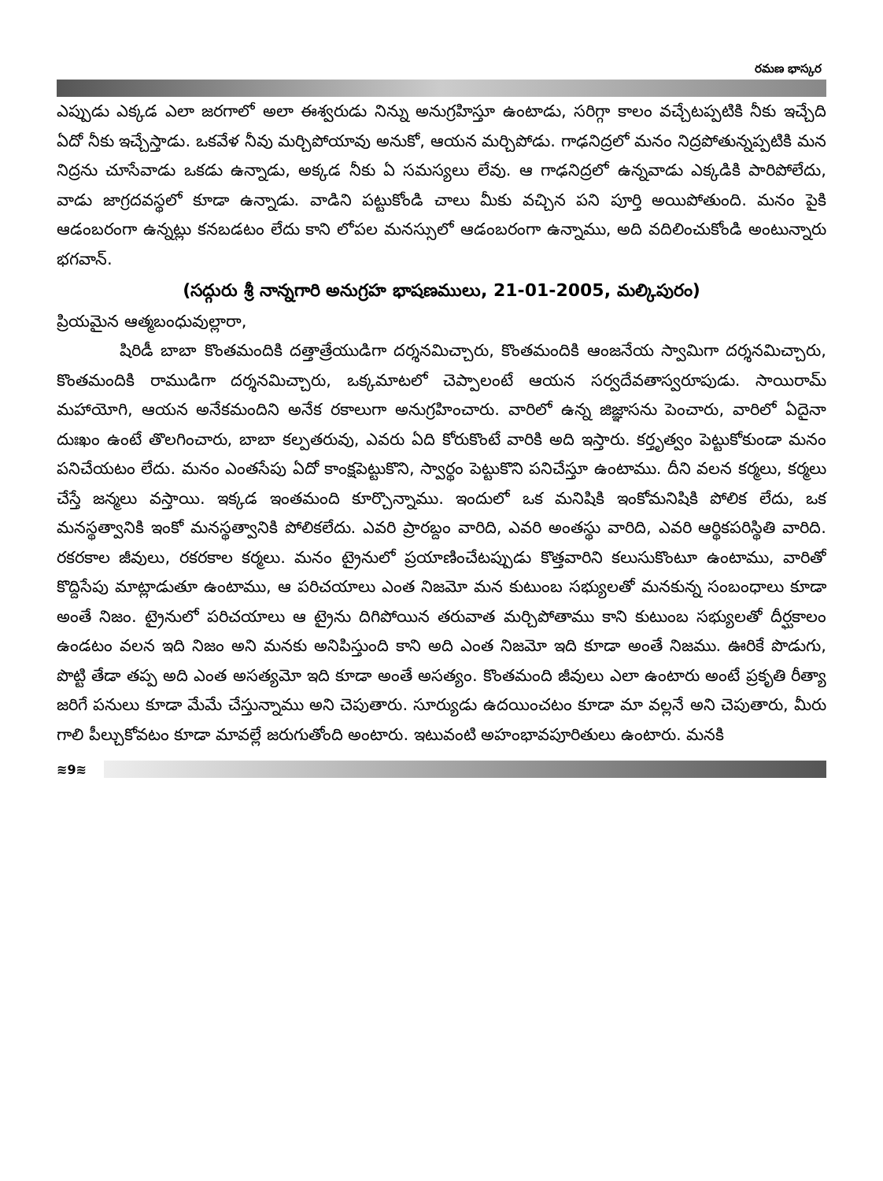రమణ భాస్కర
ఎప్పుడు ఎక్కడ ఎలా జరగాలో అలా ఈశ్వరుడు నిన్ను అనుగ్రహిస్తూ ఉంటాడు, సరిగ్గా కాలం వచ్చేటప్పటికి నీకు ఇచ్చేది ఏదో నీకు ఇచ్చేస్తాడు. ఒకవేళ నీవు మర్చిపోయావు అనుకో, ఆయన మర్చిపోడు. గాఢనిద్రలో మనం నిద్రపోతున్నప్పటికి మన నిద్రను చూసేవాడు ఒకడు ఉన్నాడు, అక్కడ నీకు ఏ సమస్యలు లేవు. ఆ గాఢనిద్రలో ఉన్నవాడు ఎక్కడికి పారిపోలేదు, వాడు జాగ్రదవస్థలో కూడా ఉన్నాడు. వాడిని పట్టుకోండి చాలు మీకు వచ్చిన పని పూర్తి అయిపోతుంది. మనం పైకి ఆడంబరంగా ఉన్నట్లు కనబడటం లేదు కాని లోపల మనస్సులో ఆడంబరంగా ఉన్నాము, అది వదిలించుకోండి అంటున్నారు భగవాన్.
(సద్గురు శ్రీ నాన్నగారి అనుగ్రహ భాషణములు, 21-01-2005, మల్కిపురం)
ప్రియమైన ఆత్మబంధువుల్లారా,
షిరిడీ బాబా కొంతమందికి దత్తాత్రేయుడిగా దర్శనమిచ్చారు, కొంతమందికి ఆంజనేయ స్వామిగా దర్శనమిచ్చారు, కొంతమందికి రాముడిగా దర్శనమిచ్చారు, ఒక్కమాటలో చెప్పాలంటే ఆయన సర్వదేవతాస్వరూపుడు. సాయిరామ్ మహాయోగి, ఆయన అనేకమందిని అనేక రకాలుగా అనుగ్రహించారు. వారిలో ఉన్న జిజ్ఞాసను పెంచారు, వారిలో ఏదైనా దుఃఖం ఉంటే తొలగించారు, బాబా కల్పతరువు, ఎవరు ఏది కోరుకొంటే వారికి అది ఇస్తారు. కర్తృత్వం పెట్టుకోకుండా మనం పనిచేయటం లేదు. మనం ఎంతసేపు ఏదో కాంక్షపెట్టుకొని, స్వార్థం పెట్టుకొని పనిచేస్తూ ఉంటాము. దీని వలన కర్మలు, కర్మలు చేస్తే జన్మలు వస్తాయి. ఇక్కడ ఇంతమంది కూర్చొన్నాము. ఇందులో ఒక మనిషికి ఇంకోమనిషికి పోలిక లేదు, ఒక మనస్థత్వానికి ఇంకో మనస్థత్వానికి పోలికలేదు. ఎవరి ప్రారబ్దం వారిది, ఎవరి అంతస్థు వారిది, ఎవరి ఆర్థికపరిస్థితి వారిది. రకరకాల జీవులు, రకరకాల కర్మలు. మనం ట్రైనులో ప్రయాణించేటప్పుడు కొత్తవారిని కలుసుకొంటూ ఉంటాము, వారితో కొద్దిసేపు మాట్లాడుతూ ఉంటాము, ఆ పరిచయాలు ఎంత నిజమో మన కుటుంబ సభ్యులతో మనకున్న సంబంధాలు కూడా అంతే నిజం. ట్రైనులో పరిచయాలు ఆ ట్రైను దిగిపోయిన తరువాత మర్చిపోతాము కాని కుటుంబ సభ్యులతో దీర్ఘకాలం ఉండటం వలన ఇది నిజం అని మనకు అనిపిస్తుంది కాని అది ఎంత నిజమో ఇది కూడా అంతే నిజము. ఊరికే పొడుగు, పొట్టి తేడా తప్ప అది ఎంత అసత్యమో ఇది కూడా అంతే అసత్యం. కొంతమంది జీవులు ఎలా ఉంటారు అంటే ప్రకృతి రీత్యా జరిగే పనులు కూడా మేమే చేస్తున్నాము అని చెపుతారు. సూర్యుడు ఉదయించటం కూడా మా వల్లనే అని చెపుతారు, మీరు గాలి పీల్చుకోవటం కూడా మావల్లే జరుగుతోంది అంటారు. ఇటువంటి అహంభావపూరితులు ఉంటారు. మనకి
≋9≋